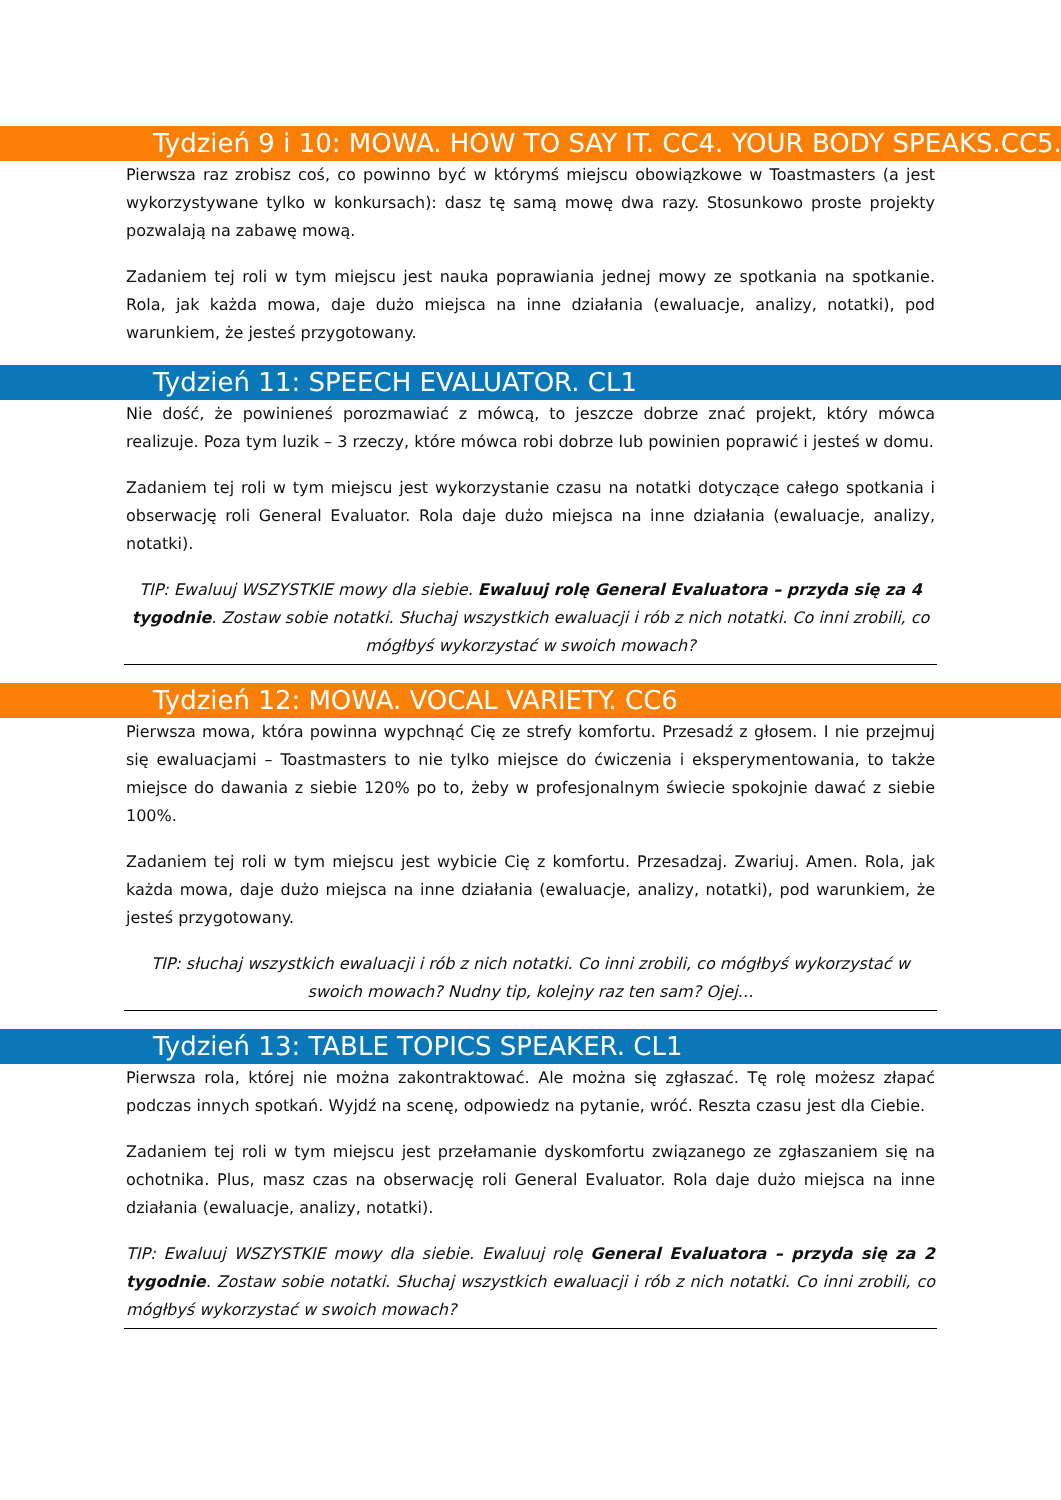Tydzień 9 i 10: MOWA. HOW TO SAY IT. CC4. YOUR BODY SPEAKS.CC5.
Pierwsza raz zrobisz coś, co powinno być w którymś miejscu obowiązkowe w Toastmasters (a jest wykorzystywane tylko w konkursach): dasz tę samą mowę dwa razy. Stosunkowo proste projekty pozwalają na zabawę mową.
Zadaniem tej roli w tym miejscu jest nauka poprawiania jednej mowy ze spotkania na spotkanie. Rola, jak każda mowa, daje dużo miejsca na inne działania (ewaluacje, analizy, notatki), pod warunkiem, że jesteś przygotowany.
Tydzień 11: SPEECH EVALUATOR. CL1
Nie dość, że powinieneś porozmawiać z mówcą, to jeszcze dobrze znać projekt, który mówca realizuje. Poza tym luzik – 3 rzeczy, które mówca robi dobrze lub powinien poprawić i jesteś w domu.
Zadaniem tej roli w tym miejscu jest wykorzystanie czasu na notatki dotyczące całego spotkania i obserwację roli General Evaluator. Rola daje dużo miejsca na inne działania (ewaluacje, analizy, notatki).
TIP: Ewaluuj WSZYSTKIE mowy dla siebie. Ewaluuj rolę General Evaluatora – przyda się za 4 tygodnie. Zostaw sobie notatki. Słuchaj wszystkich ewaluacji i rób z nich notatki. Co inni zrobili, co mógłbyś wykorzystać w swoich mowach?
Tydzień 12: MOWA. VOCAL VARIETY. CC6
Pierwsza mowa, która powinna wypchnąć Cię ze strefy komfortu. Przesadź z głosem. I nie przejmuj się ewaluacjami – Toastmasters to nie tylko miejsce do ćwiczenia i eksperymentowania, to także miejsce do dawania z siebie 120% po to, żeby w profesjonalnym świecie spokojnie dawać z siebie 100%.
Zadaniem tej roli w tym miejscu jest wybicie Cię z komfortu. Przesadzaj. Zwariuj. Amen. Rola, jak każda mowa, daje dużo miejsca na inne działania (ewaluacje, analizy, notatki), pod warunkiem, że jesteś przygotowany.
TIP: słuchaj wszystkich ewaluacji i rób z nich notatki. Co inni zrobili, co mógłbyś wykorzystać w swoich mowach? Nudny tip, kolejny raz ten sam? Ojej…
Tydzień 13: TABLE TOPICS SPEAKER. CL1
Pierwsza rola, której nie można zakontraktować. Ale można się zgłaszać. Tę rolę możesz złapać podczas innych spotkań. Wyjdź na scenę, odpowiedz na pytanie, wróć. Reszta czasu jest dla Ciebie.
Zadaniem tej roli w tym miejscu jest przełamanie dyskomfortu związanego ze zgłaszaniem się na ochotnika. Plus, masz czas na obserwację roli General Evaluator. Rola daje dużo miejsca na inne działania (ewaluacje, analizy, notatki).
TIP: Ewaluuj WSZYSTKIE mowy dla siebie. Ewaluuj rolę General Evaluatora – przyda się za 2 tygodnie. Zostaw sobie notatki. Słuchaj wszystkich ewaluacji i rób z nich notatki. Co inni zrobili, co mógłbyś wykorzystać w swoich mowach?